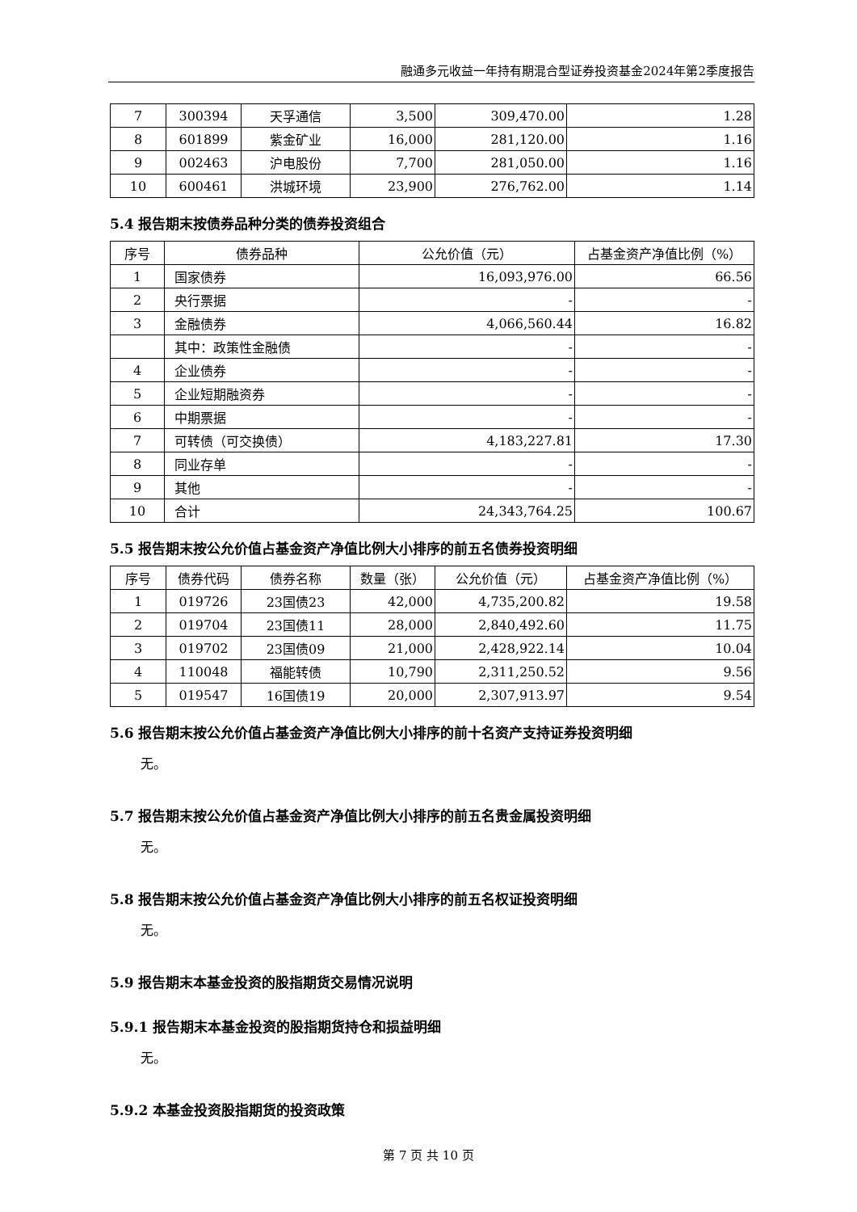融通多元收益一年持有期混合型证券投资基金2024年第2季度报告
| 7 | 300394 | 天孚通信 | 3,500 | 309,470.00 | 1.28 |
| 8 | 601899 | 紫金矿业 | 16,000 | 281,120.00 | 1.16 |
| 9 | 002463 | 沪电股份 | 7,700 | 281,050.00 | 1.16 |
| 10 | 600461 | 洪城环境 | 23,900 | 276,762.00 | 1.14 |
5.4 报告期末按债券品种分类的债券投资组合
| 序号 | 债券品种 | 公允价值（元） | 占基金资产净值比例（%） |
| --- | --- | --- | --- |
| 1 | 国家债券 | 16,093,976.00 | 66.56 |
| 2 | 央行票据 | - | - |
| 3 | 金融债券 | 4,066,560.44 | 16.82 |
| | 其中：政策性金融债 | - | - |
| 4 | 企业债券 | - | - |
| 5 | 企业短期融资券 | - | - |
| 6 | 中期票据 | - | - |
| 7 | 可转债（可交换债） | 4,183,227.81 | 17.30 |
| 8 | 同业存单 | - | - |
| 9 | 其他 | - | - |
| 10 | 合计 | 24,343,764.25 | 100.67 |
5.5 报告期末按公允价值占基金资产净值比例大小排序的前五名债券投资明细
| 序号 | 债券代码 | 债券名称 | 数量（张） | 公允价值（元） | 占基金资产净值比例（%） |
| --- | --- | --- | --- | --- | --- |
| 1 | 019726 | 23国债23 | 42,000 | 4,735,200.82 | 19.58 |
| 2 | 019704 | 23国债11 | 28,000 | 2,840,492.60 | 11.75 |
| 3 | 019702 | 23国债09 | 21,000 | 2,428,922.14 | 10.04 |
| 4 | 110048 | 福能转债 | 10,790 | 2,311,250.52 | 9.56 |
| 5 | 019547 | 16国债19 | 20,000 | 2,307,913.97 | 9.54 |
5.6 报告期末按公允价值占基金资产净值比例大小排序的前十名资产支持证券投资明细
无。
5.7 报告期末按公允价值占基金资产净值比例大小排序的前五名贵金属投资明细
无。
5.8 报告期末按公允价值占基金资产净值比例大小排序的前五名权证投资明细
无。
5.9 报告期末本基金投资的股指期货交易情况说明
5.9.1 报告期末本基金投资的股指期货持仓和损益明细
无。
5.9.2 本基金投资股指期货的投资政策
第 7 页 共 10 页